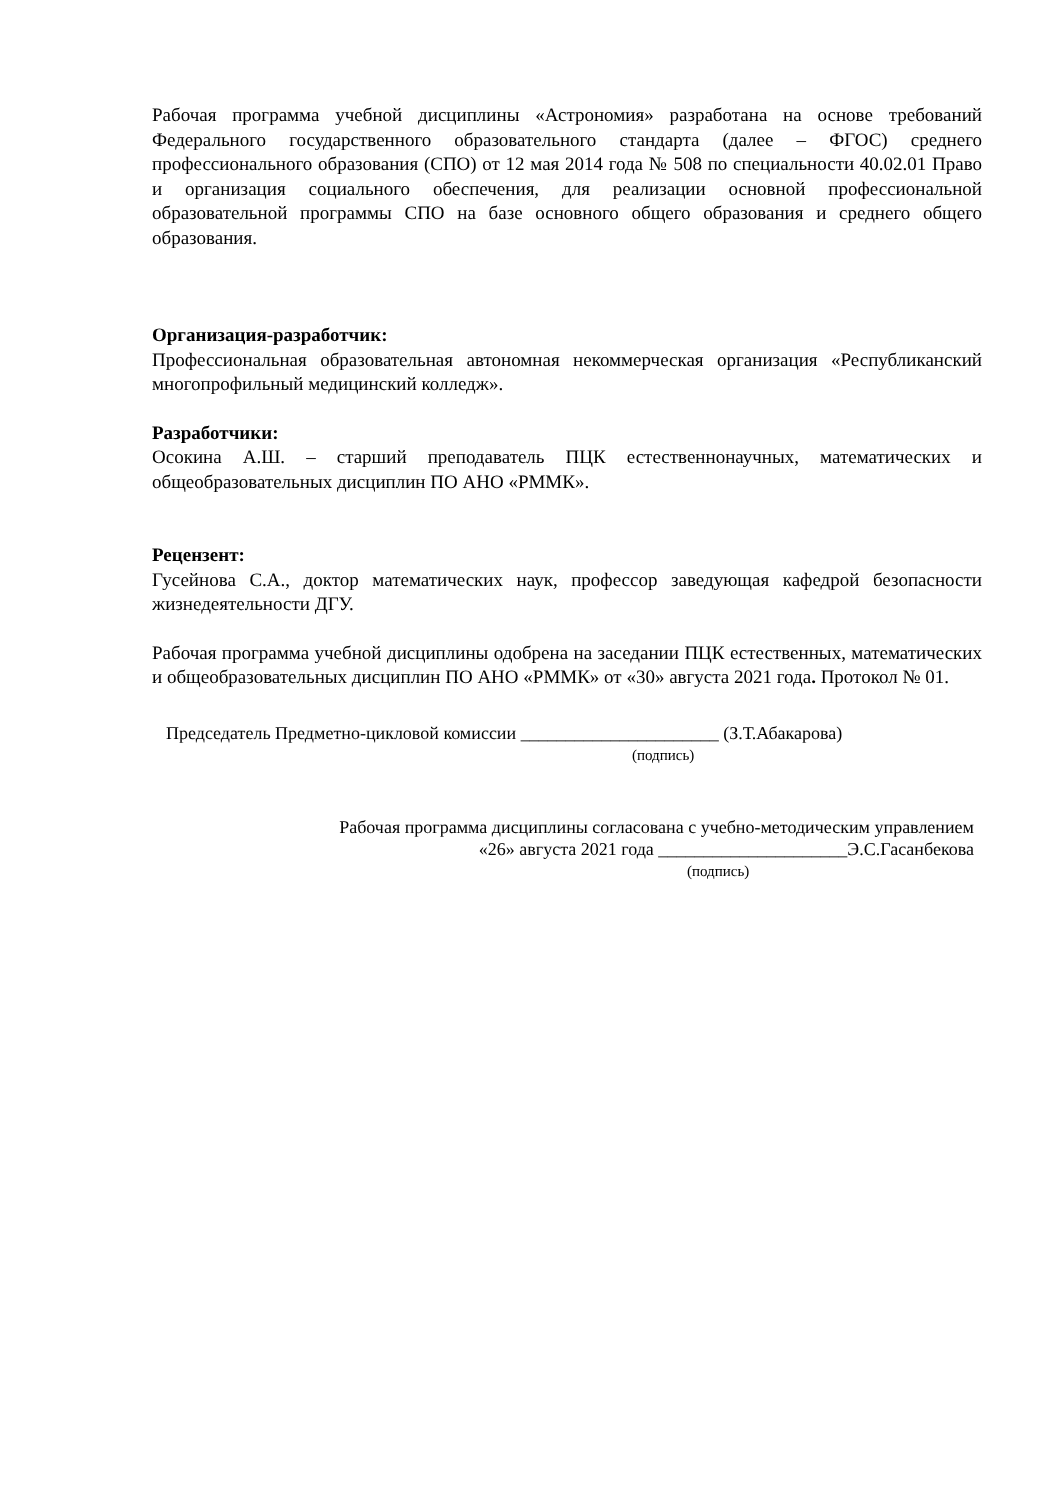Рабочая программа учебной дисциплины «Астрономия» разработана на основе требований Федерального государственного образовательного стандарта (далее – ФГОС) среднего профессионального образования (СПО) от 12 мая 2014 года № 508 по специальности 40.02.01 Право и организация социального обеспечения, для реализации основной профессиональной образовательной программы СПО на базе основного общего образования и среднего общего образования.
Организация-разработчик:
Профессиональная образовательная автономная некоммерческая организация «Республиканский многопрофильный медицинский колледж».
Разработчики:
Осокина А.Ш. – старший преподаватель ПЦК естественнонаучных, математических и общеобразовательных дисциплин ПО АНО «РММК».
Рецензент:
Гусейнова С.А., доктор математических наук, профессор заведующая кафедрой безопасности жизнедеятельности ДГУ.
Рабочая программа учебной дисциплины одобрена на заседании ПЦК естественных, математических и общеобразовательных дисциплин ПО АНО «РММК» от «30» августа 2021 года. Протокол № 01.
Председатель Предметно-цикловой комиссии ______________________ (З.Т.Абакарова)
(подпись)
Рабочая программа дисциплины согласована с учебно-методическим управлением
«26» августа 2021 года _____________________Э.С.Гасанбекова
(подпись)